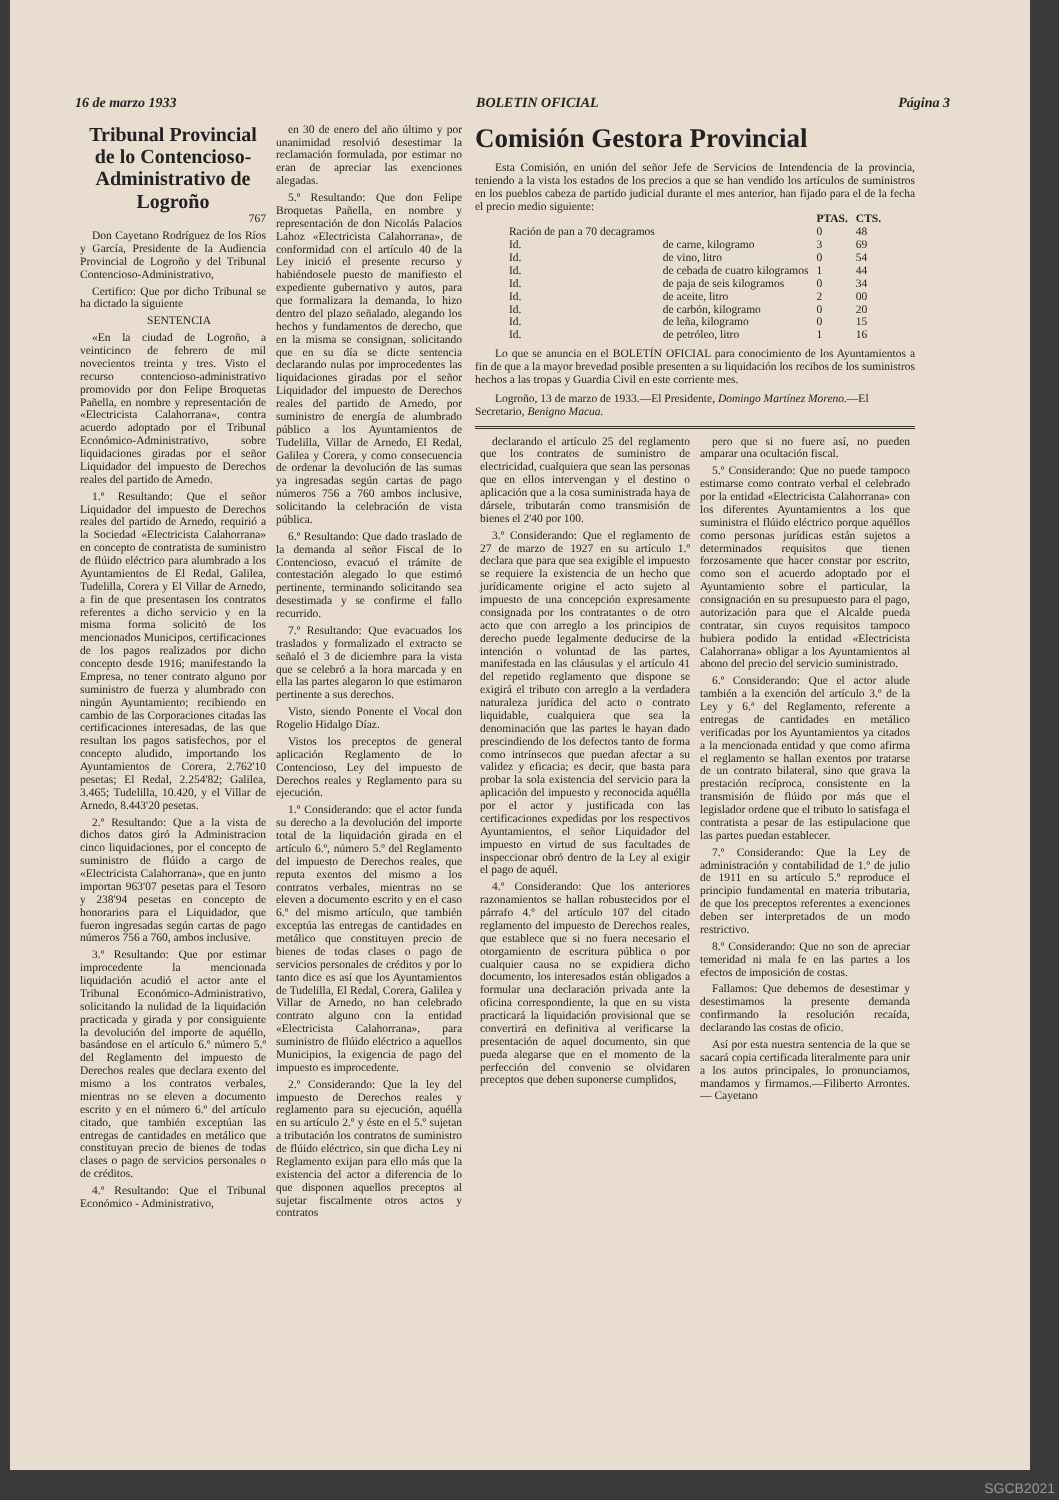16 de marzo 1933 BOLETIN OFICIAL Página 3
Tribunal Provincial de lo Contencioso-Administrativo de Logroño
767
Don Cayetano Rodríguez de los Ríos y García, Presidente de la Audiencia Provincial de Logroño y del Tribunal Contencioso-Administrativo,
Certifico: Que por dicho Tribunal se ha dictado la siguiente
SENTENCIA
«En la ciudad de Logroño, a veinticinco de febrero de mil novecientos treinta y tres. Visto el recurso contencioso-administrativo promovido por don Felipe Broquetas Pañella, en nombre y representación de «Electricista Calahorrana«, contra acuerdo adoptado por el Tribunal Económico-Administrativo, sobre liquidaciones giradas por el señor Liquidador del impuesto de Derechos reales del partido de Arnedo.
1.º Resultando: Que el señor Liquidador del impuesto de Derechos reales del partido de Arnedo, requirió a la Sociedad «Electricista Calahorrana» en concepto de contratista de suministro de flúido eléctrico para alumbrado a los Ayuntamientos de El Redal, Galilea, Tudelilla, Corera y El Villar de Arnedo, a fin de que presentasen los contratos referentes a dicho servicio y en la misma forma solicitó de los mencionados Municipos, certificaciones de los pagos realizados por dicho concepto desde 1916; manifestando la Empresa, no tener contrato alguno por suministro de fuerza y alumbrado con ningún Ayuntamiento; recibiendo en cambio de las Corporaciones citadas las certificaciones interesadas, de las que resultan los pagos satisfechos, por el concepto aludido, importando los Ayuntamientos de Corera, 2.762'10 pesetas; El Redal, 2.254'82; Galilea, 3.465; Tudelilla, 10.420, y el Villar de Arnedo, 8.443'20 pesetas.
2.º Resultando: Que a la vista de dichos datos giró la Administracion cinco liquidaciones, por el concepto de suministro de flúido a cargo de «Electricista Calahorrana», que en junto importan 963'07 pesetas para el Tesoro y 238'94 pesetas en concepto de honorarios para el Liquidador, que fueron ingresadas según cartas de pago números 756 a 760, ambos inclusive.
3.º Resultando: Que por estimar improcedente la mencionada liquidación acudió el actor ante el Tribunal Económico-Administrativo, solicitando la nulidad de la liquidación practicada y girada y por consiguiente la devolución del importe de aquéllo, basándose en el artículo 6.º número 5.º del Reglamento del impuesto de Derechos reales que declara exento del mismo a los contratos verbales, mientras no se eleven a documento escrito y en el número 6.º del artículo citado, que también exceptúan las entregas de cantidades en metálico que constituyan precio de bienes de todas clases o pago de servicios personales o de créditos.
4.º Resultando: Que el Tribunal Económico - Administrativo,
en 30 de enero del año último y por unanimidad resolvió desestimar la reclamación formulada, por estimar no eran de apreciar las exenciones alegadas.
5.º Resultando: Que don Felipe Broquetas Pañella, en nombre y representación de don Nicolás Palacios Lahoz «Electricista Calahorrana», de conformidad con el artículo 40 de la Ley inició el presente recurso y habiéndosele puesto de manifiesto el expediente gubernativo y autos, para que formalizara la demanda, lo hizo dentro del plazo señalado, alegando los hechos y fundamentos de derecho, que en la misma se consignan, solicitando que en su día se dicte sentencia declarando nulas por improcedentes las liquidaciones giradas por el señor Liquidador del impuesto de Derechos reales del partido de Arnedo, por suministro de energía de alumbrado público a los Ayuntamientos de Tudelilla, Villar de Arnedo, El Redal, Galilea y Corera, y como consecuencia de ordenar la devolución de las sumas ya ingresadas según cartas de pago números 756 a 760 ambos inclusive, solicitando la celebración de vista pública.
6.º Resultando: Que dado traslado de la demanda al señor Fiscal de lo Contencioso, evacuó el trámite de contestación alegado lo que estimó pertinente, terminando solicitando sea desestimada y se confirme el fallo recurrido.
7.º Resultando: Que evacuados los traslados y formalizado el extracto se señaló el 3 de diciembre para la vista que se celebró a la hora marcada y en ella las partes alegaron lo que estimaron pertinente a sus derechos.
Visto, siendo Ponente el Vocal don Rogelio Hidalgo Díaz.
Vistos los preceptos de general aplicación Reglamento de lo Contencioso, Ley del impuesto de Derechos reales y Reglamento para su ejecución.
1.º Considerando: que el actor funda su derecho a la devolución del importe total de la liquidación girada en el artículo 6.º, número 5.º del Reglamento del impuesto de Derechos reales, que reputa exentos del mismo a los contratos verbales, mientras no se eleven a documento escrito y en el caso 6.º del mismo artículo, que también exceptúa las entregas de cantidades en metálico que constituyen precio de bienes de todas clases o pago de servicios personales de créditos y por lo tanto dice es así que los Ayuntamientos de Tudelilla, El Redal, Corera, Galilea y Villar de Arnedo, no han celebrado contrato alguno con la entidad «Electricista Calahorrana», para suministro de flúido eléctrico a aquellos Municipios, la exigencia de pago del impuesto es improcedente.
2.º Considerando: Que la ley del impuesto de Derechos reales y reglamento para su ejecución, aquélla en su artículo 2.º y éste en el 5.º sujetan a tributación los contratos de suministro de flúido eléctrico, sin que dicha Ley ni Reglamento exijan para ello más que la existencia del actor a diferencia de lo que disponen aquellos preceptos al sujetar fiscalmente otros actos y contratos
Comisión Gestora Provincial
Esta Comisión, en unión del señor Jefe de Servicios de Intendencia de la provincia, teniendo a la vista los estados de los precios a que se han vendido los artículos de suministros en los pueblos cabeza de partido judicial durante el mes anterior, han fijado para el de la fecha el precio medio siguiente:
| | | PTAS. | CTS. |
| --- | --- | --- | --- |
| Ración de pan a 70 decagramos | | 0 | 48 |
| Id. | de carne, kilogramo | 3 | 69 |
| Id. | de vino, litro | 0 | 54 |
| Id. | de cebada de cuatro kilogramos | 1 | 44 |
| Id. | de paja de seis kilogramos | 0 | 34 |
| Id. | de aceite, litro | 2 | 00 |
| Id. | de carbón, kilogramo | 0 | 20 |
| Id. | de leña, kilogramo | 0 | 15 |
| Id. | de petróleo, litro | 1 | 16 |
Lo que se anuncia en el BOLETÍN OFICIAL para conocimiento de los Ayuntamientos a fin de que a la mayor brevedad posible presenten a su liquidación los recibos de los suministros hechos a las tropas y Guardia Civil en este corriente mes.
Logroño, 13 de marzo de 1933.—El Presidente, Domingo Martínez Moreno.—El Secretario, Benigno Macua.
declarando el artículo 25 del reglamento que los contratos de suministro de electricidad, cualquiera que sean las personas que en ellos intervengan y el destino o aplicación que a la cosa suministrada haya de dársele, tributarán como transmisión de bienes el 2'40 por 100.
3.º Considerando: Que el reglamento de 27 de marzo de 1927 en su artículo 1.º declara que para que sea exigible el impuesto se requiere la existencia de un hecho que jurídicamente origine el acto sujeto al impuesto de una concepción expresamente consignada por los contratantes o de otro acto que con arreglo a los principios de derecho puede legalmente deducirse de la intención o voluntad de las partes, manifestada en las cláusulas y el artículo 41 del repetido reglamento que dispone se exigirá el tributo con arreglo a la verdadera naturaleza jurídica del acto o contrato liquidable, cualquiera que sea la denominación que las partes le hayan dado prescindiendo de los defectos tanto de forma como intrínsecos que puedan afectar a su validez y eficacia; es decir, que basta para probar la sola existencia del servicio para la aplicación del impuesto y reconocida aquélla por el actor y justificada con las certificaciones expedidas por los respectivos Ayuntamientos, el señor Liquidador del impuesto en virtud de sus facultades de inspeccionar obró dentro de la Ley al exigir el pago de aquél.
4.º Considerando: Que los anteriores razonamientos se hallan robustecidos por el párrafo 4.º del artículo 107 del citado reglamento del impuesto de Derechos reales, que establece que si no fuera necesario el otorgamiento de escritura pública o por cualquier causa no se expidiera dicho documento, los interesados están obligados a formular una declaración privada ante la oficina correspondiente, la que en su vista practicará la liquidación provisional que se convertirá en definitiva al verificarse la presentación de aquel documento, sin que pueda alegarse que en el momento de la perfección del convenio se olvidaren preceptos que deben suponerse cumplidos,
pero que si no fuere así, no pueden amparar una ocultación fiscal.
5.º Considerando: Que no puede tampoco estimarse como contrato verbal el celebrado por la entidad «Electricista Calahorrana» con los diferentes Ayuntamientos a los que suministra el flúido eléctrico porque aquéllos como personas jurídicas están sujetos a determinados requisitos que tienen forzosamente que hacer constar por escrito, como son el acuerdo adoptado por el Ayuntamiento sobre el particular, la consignación en su presupuesto para el pago, autorización para que el Alcalde pueda contratar, sin cuyos requisitos tampoco hubiera podido la entidad «Electricista Calahorrana» obligar a los Ayuntamientos al abono del precio del servicio suministrado.
6.º Considerando: Que el actor alude también a la exención del artículo 3.º de la Ley y 6.ª del Reglamento, referente a entregas de cantidades en metálico verificadas por los Ayuntamientos ya citados a la mencionada entidad y que como afirma el reglamento se hallan exentos por tratarse de un contrato bilateral, sino que grava la prestación recíproca, consistente en la transmisión de flúido por más que el legislador ordene que el tributo lo satisfaga el contratista a pesar de las estipulacione que las partes puedan establecer.
7.º Considerando: Que la Ley de administración y contabilidad de 1.º de julio de 1911 en su artículo 5.º reproduce el principio fundamental en materia tributaria, de que los preceptos referentes a exenciones deben ser interpretados de un modo restrictivo.
8.º Considerando: Que no son de apreciar temeridad ni mala fe en las partes a los efectos de imposición de costas.
Fallamos: Que debemos de desestimar y desestimamos la presente demanda confirmando la resolución recaída, declarando las costas de oficio.
Así por esta nuestra sentencia de la que se sacará copia certificada literalmente para unir a los autos principales, lo pronunciamos, mandamos y firmamos.—Filiberto Arrontes. — Cayetano
SGCB2021